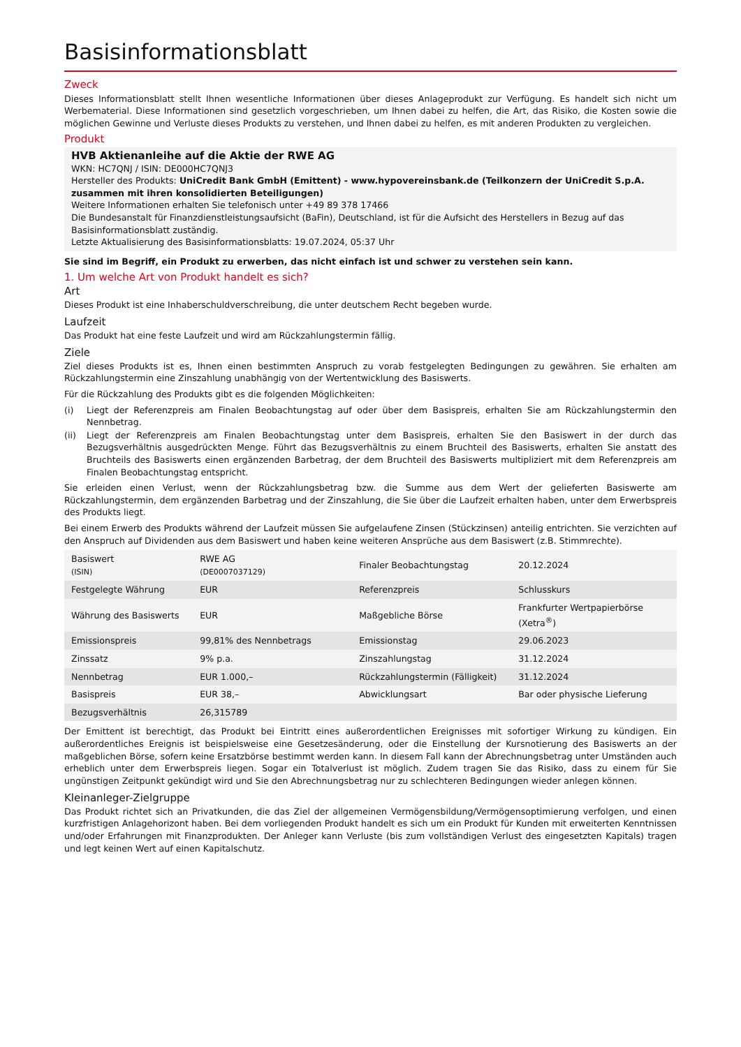Basisinformationsblatt
Zweck
Dieses Informationsblatt stellt Ihnen wesentliche Informationen über dieses Anlageprodukt zur Verfügung. Es handelt sich nicht um Werbematerial. Diese Informationen sind gesetzlich vorgeschrieben, um Ihnen dabei zu helfen, die Art, das Risiko, die Kosten sowie die möglichen Gewinne und Verluste dieses Produkts zu verstehen, und Ihnen dabei zu helfen, es mit anderen Produkten zu vergleichen.
Produkt
HVB Aktienanleihe auf die Aktie der RWE AG
WKN: HC7QNJ / ISIN: DE000HC7QNJ3
Hersteller des Produkts: UniCredit Bank GmbH (Emittent) - www.hypovereinsbank.de (Teilkonzern der UniCredit S.p.A. zusammen mit ihren konsolidierten Beteiligungen)
Weitere Informationen erhalten Sie telefonisch unter +49 89 378 17466
Die Bundesanstalt für Finanzdienstleistungsaufsicht (BaFin), Deutschland, ist für die Aufsicht des Herstellers in Bezug auf das Basisinformationsblatt zuständig.
Letzte Aktualisierung des Basisinformationsblatts: 19.07.2024, 05:37 Uhr
Sie sind im Begriff, ein Produkt zu erwerben, das nicht einfach ist und schwer zu verstehen sein kann.
1. Um welche Art von Produkt handelt es sich?
Art
Dieses Produkt ist eine Inhaberschuldverschreibung, die unter deutschem Recht begeben wurde.
Laufzeit
Das Produkt hat eine feste Laufzeit und wird am Rückzahlungstermin fällig.
Ziele
Ziel dieses Produkts ist es, Ihnen einen bestimmten Anspruch zu vorab festgelegten Bedingungen zu gewähren. Sie erhalten am Rückzahlungstermin eine Zinszahlung unabhängig von der Wertentwicklung des Basiswerts.
Für die Rückzahlung des Produkts gibt es die folgenden Möglichkeiten:
(i) Liegt der Referenzpreis am Finalen Beobachtungstag auf oder über dem Basispreis, erhalten Sie am Rückzahlungstermin den Nennbetrag.
(ii) Liegt der Referenzpreis am Finalen Beobachtungstag unter dem Basispreis, erhalten Sie den Basiswert in der durch das Bezugsverhältnis ausgedrückten Menge. Führt das Bezugsverhältnis zu einem Bruchteil des Basiswerts, erhalten Sie anstatt des Bruchteils des Basiswerts einen ergänzenden Barbetrag, der dem Bruchteil des Basiswerts multipliziert mit dem Referenzpreis am Finalen Beobachtungstag entspricht.
Sie erleiden einen Verlust, wenn der Rückzahlungsbetrag bzw. die Summe aus dem Wert der gelieferten Basiswerte am Rückzahlungstermin, dem ergänzenden Barbetrag und der Zinszahlung, die Sie über die Laufzeit erhalten haben, unter dem Erwerbspreis des Produkts liegt.
Bei einem Erwerb des Produkts während der Laufzeit müssen Sie aufgelaufene Zinsen (Stückzinsen) anteilig entrichten. Sie verzichten auf den Anspruch auf Dividenden aus dem Basiswert und haben keine weiteren Ansprüche aus dem Basiswert (z.B. Stimmrechte).
| Basiswert (ISIN) | RWE AG (DE0007037129) | Finaler Beobachtungstag | 20.12.2024 |
| Festgelegte Währung | EUR | Referenzpreis | Schlusskurs |
| Währung des Basiswerts | EUR | Maßgebliche Börse | Frankfurter Wertpapierbörse (Xetra<sup>®</sup>) |
| Emissionspreis | 99,81% des Nennbetrags | Emissionstag | 29.06.2023 |
| Zinssatz | 9% p.a. | Zinszahlungstag | 31.12.2024 |
| Nennbetrag | EUR 1.000,– | Rückzahlungstermin (Fälligkeit) | 31.12.2024 |
| Basispreis | EUR 38,– | Abwicklungsart | Bar oder physische Lieferung |
| Bezugsverhältnis | 26,315789 | | |
Der Emittent ist berechtigt, das Produkt bei Eintritt eines außerordentlichen Ereignisses mit sofortiger Wirkung zu kündigen. Ein außerordentliches Ereignis ist beispielsweise eine Gesetzesänderung, oder die Einstellung der Kursnotierung des Basiswerts an der maßgeblichen Börse, sofern keine Ersatzbörse bestimmt werden kann. In diesem Fall kann der Abrechnungsbetrag unter Umständen auch erheblich unter dem Erwerbspreis liegen. Sogar ein Totalverlust ist möglich. Zudem tragen Sie das Risiko, dass zu einem für Sie ungünstigen Zeitpunkt gekündigt wird und Sie den Abrechnungsbetrag nur zu schlechteren Bedingungen wieder anlegen können.
Kleinanleger-Zielgruppe
Das Produkt richtet sich an Privatkunden, die das Ziel der allgemeinen Vermögensbildung/Vermögensoptimierung verfolgen, und einen kurzfristigen Anlagehorizont haben. Bei dem vorliegenden Produkt handelt es sich um ein Produkt für Kunden mit erweiterten Kenntnissen und/oder Erfahrungen mit Finanzprodukten. Der Anleger kann Verluste (bis zum vollständigen Verlust des eingesetzten Kapitals) tragen und legt keinen Wert auf einen Kapitalschutz.